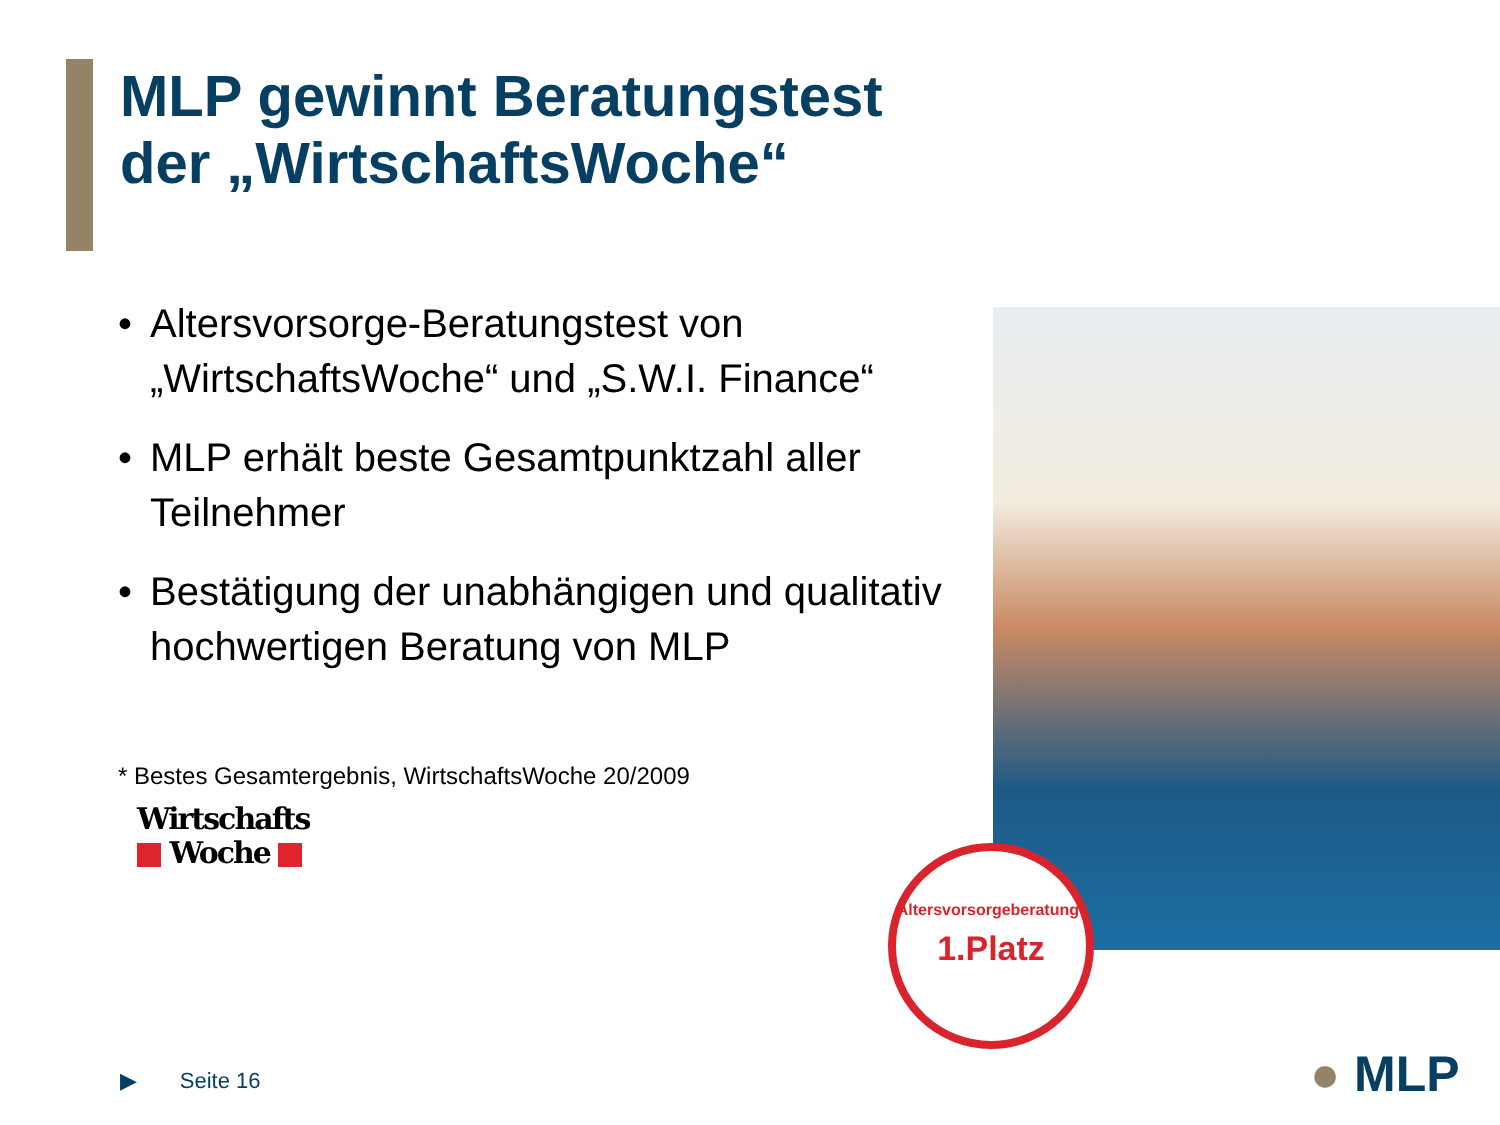MLP gewinnt Beratungstest
der „WirtschaftsWoche“
• Altersvorsorge-Beratungstest von „WirtschaftsWoche“ und „S.W.I. Finance“
• MLP erhält beste Gesamtpunktzahl aller Teilnehmer
• Bestätigung der unabhängigen und qualitativ hochwertigen Beratung von MLP
* Bestes Gesamtergebnis, WirtschaftsWoche 20/2009
Wirtschafts
Woche
Altersvorsorgeberatung*
1.Platz
▶ Seite 16 ● MLP